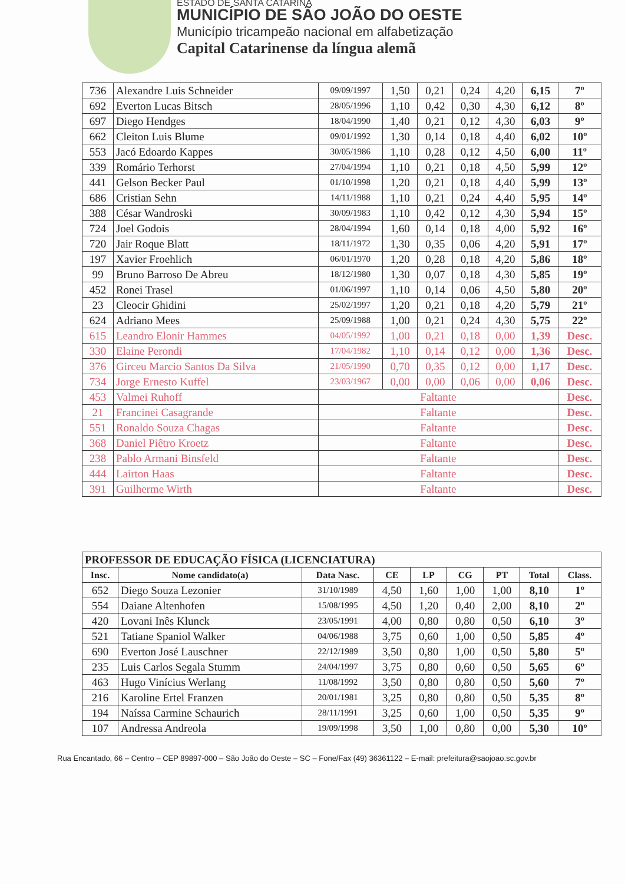ESTADO DE SANTA CATARINA
MUNICÍPIO DE SÃO JOÃO DO OESTE
Município tricampeão nacional em alfabetização
Capital Catarinense da língua alemã
| 736 | Alexandre Luis Schneider | 09/09/1997 | 1,50 | 0,21 | 0,24 | 4,20 | 6,15 | 7º |
| 692 | Everton Lucas Bitsch | 28/05/1996 | 1,10 | 0,42 | 0,30 | 4,30 | 6,12 | 8º |
| 697 | Diego Hendges | 18/04/1990 | 1,40 | 0,21 | 0,12 | 4,30 | 6,03 | 9º |
| 662 | Cleiton Luis Blume | 09/01/1992 | 1,30 | 0,14 | 0,18 | 4,40 | 6,02 | 10º |
| 553 | Jacó Edoardo Kappes | 30/05/1986 | 1,10 | 0,28 | 0,12 | 4,50 | 6,00 | 11º |
| 339 | Romário Terhorst | 27/04/1994 | 1,10 | 0,21 | 0,18 | 4,50 | 5,99 | 12º |
| 441 | Gelson Becker Paul | 01/10/1998 | 1,20 | 0,21 | 0,18 | 4,40 | 5,99 | 13º |
| 686 | Cristian Sehn | 14/11/1988 | 1,10 | 0,21 | 0,24 | 4,40 | 5,95 | 14º |
| 388 | César Wandroski | 30/09/1983 | 1,10 | 0,42 | 0,12 | 4,30 | 5,94 | 15º |
| 724 | Joel Godois | 28/04/1994 | 1,60 | 0,14 | 0,18 | 4,00 | 5,92 | 16º |
| 720 | Jair Roque Blatt | 18/11/1972 | 1,30 | 0,35 | 0,06 | 4,20 | 5,91 | 17º |
| 197 | Xavier Froehlich | 06/01/1970 | 1,20 | 0,28 | 0,18 | 4,20 | 5,86 | 18º |
| 99 | Bruno Barroso De Abreu | 18/12/1980 | 1,30 | 0,07 | 0,18 | 4,30 | 5,85 | 19º |
| 452 | Ronei Trasel | 01/06/1997 | 1,10 | 0,14 | 0,06 | 4,50 | 5,80 | 20º |
| 23 | Cleocir Ghidini | 25/02/1997 | 1,20 | 0,21 | 0,18 | 4,20 | 5,79 | 21º |
| 624 | Adriano Mees | 25/09/1988 | 1,00 | 0,21 | 0,24 | 4,30 | 5,75 | 22º |
| 615 | Leandro Elonir Hammes | 04/05/1992 | 1,00 | 0,21 | 0,18 | 0,00 | 1,39 | Desc. |
| 330 | Elaine Perondi | 17/04/1982 | 1,10 | 0,14 | 0,12 | 0,00 | 1,36 | Desc. |
| 376 | Girceu Marcio Santos Da Silva | 21/05/1990 | 0,70 | 0,35 | 0,12 | 0,00 | 1,17 | Desc. |
| 734 | Jorge Ernesto Kuffel | 23/03/1967 | 0,00 | 0,00 | 0,06 | 0,00 | 0,06 | Desc. |
| 453 | Valmei Ruhoff | Faltante | | | | | | Desc. |
| 21 | Francinei Casagrande | Faltante | | | | | | Desc. |
| 551 | Ronaldo Souza Chagas | Faltante | | | | | | Desc. |
| 368 | Daniel Piêtro Kroetz | Faltante | | | | | | Desc. |
| 238 | Pablo Armani Binsfeld | Faltante | | | | | | Desc. |
| 444 | Lairton Haas | Faltante | | | | | | Desc. |
| 391 | Guilherme Wirth | Faltante | | | | | | Desc. |
| PROFESSOR DE EDUCAÇÃO FÍSICA (LICENCIATURA) | | | | | | | | |
| --- | --- | --- | --- | --- | --- | --- | --- | --- |
| Insc. | Nome candidato(a) | Data Nasc. | CE | LP | CG | PT | Total | Class. |
| 652 | Diego Souza Lezonier | 31/10/1989 | 4,50 | 1,60 | 1,00 | 1,00 | 8,10 | 1º |
| 554 | Daiane Altenhofen | 15/08/1995 | 4,50 | 1,20 | 0,40 | 2,00 | 8,10 | 2º |
| 420 | Lovani Inês Klunck | 23/05/1991 | 4,00 | 0,80 | 0,80 | 0,50 | 6,10 | 3º |
| 521 | Tatiane Spaniol Walker | 04/06/1988 | 3,75 | 0,60 | 1,00 | 0,50 | 5,85 | 4º |
| 690 | Everton José Lauschner | 22/12/1989 | 3,50 | 0,80 | 1,00 | 0,50 | 5,80 | 5º |
| 235 | Luis Carlos Segala Stumm | 24/04/1997 | 3,75 | 0,80 | 0,60 | 0,50 | 5,65 | 6º |
| 463 | Hugo Vinícius Werlang | 11/08/1992 | 3,50 | 0,80 | 0,80 | 0,50 | 5,60 | 7º |
| 216 | Karoline Ertel Franzen | 20/01/1981 | 3,25 | 0,80 | 0,80 | 0,50 | 5,35 | 8º |
| 194 | Naíssa Carmine Schaurich | 28/11/1991 | 3,25 | 0,60 | 1,00 | 0,50 | 5,35 | 9º |
| 107 | Andressa Andreola | 19/09/1998 | 3,50 | 1,00 | 0,80 | 0,00 | 5,30 | 10º |
Rua Encantado, 66 – Centro – CEP 89897-000 – São João do Oeste – SC – Fone/Fax (49) 36361122 – E-mail: prefeitura@saojoao.sc.gov.br